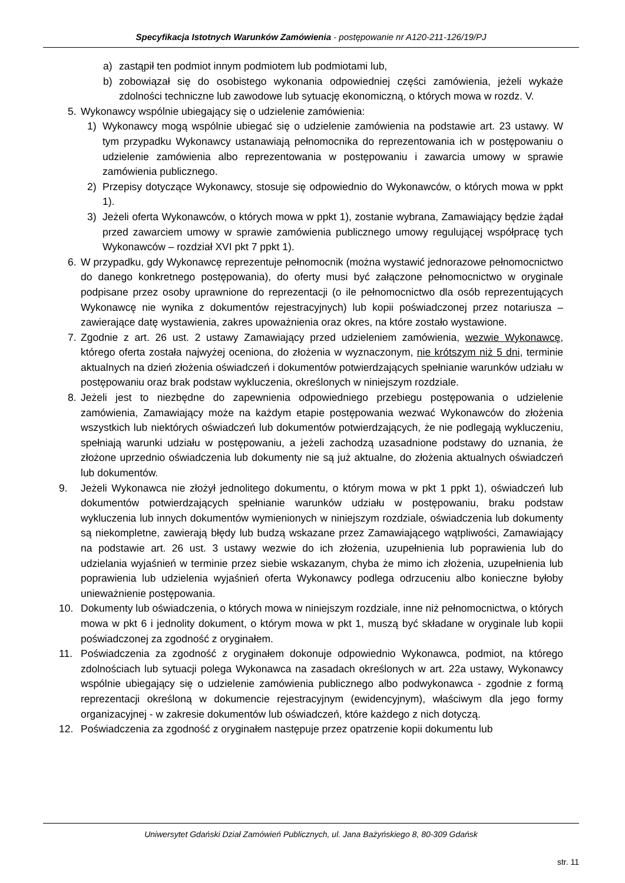Specyfikacja Istotnych Warunków Zamówienia - postępowanie nr A120-211-126/19/PJ
a) zastąpił ten podmiot innym podmiotem lub podmiotami lub,
b) zobowiązał się do osobistego wykonania odpowiedniej części zamówienia, jeżeli wykaże zdolności techniczne lub zawodowe lub sytuację ekonomiczną, o których mowa w rozdz. V.
5. Wykonawcy wspólnie ubiegający się o udzielenie zamówienia:
1) Wykonawcy mogą wspólnie ubiegać się o udzielenie zamówienia na podstawie art. 23 ustawy. W tym przypadku Wykonawcy ustanawiają pełnomocnika do reprezentowania ich w postępowaniu o udzielenie zamówienia albo reprezentowania w postępowaniu i zawarcia umowy w sprawie zamówienia publicznego.
2) Przepisy dotyczące Wykonawcy, stosuje się odpowiednio do Wykonawców, o których mowa w ppkt 1).
3) Jeżeli oferta Wykonawców, o których mowa w ppkt 1), zostanie wybrana, Zamawiający będzie żądał przed zawarciem umowy w sprawie zamówienia publicznego umowy regulującej współpracę tych Wykonawców – rozdział XVI pkt 7 ppkt 1).
6. W przypadku, gdy Wykonawcę reprezentuje pełnomocnik (można wystawić jednorazowe pełnomocnictwo do danego konkretnego postępowania), do oferty musi być załączone pełnomocnictwo w oryginale podpisane przez osoby uprawnione do reprezentacji (o ile pełnomocnictwo dla osób reprezentujących Wykonawcę nie wynika z dokumentów rejestracyjnych) lub kopii poświadczonej przez notariusza – zawierające datę wystawienia, zakres upoważnienia oraz okres, na które zostało wystawione.
7. Zgodnie z art. 26 ust. 2 ustawy Zamawiający przed udzieleniem zamówienia, wezwie Wykonawcę, którego oferta została najwyżej oceniona, do złożenia w wyznaczonym, nie krótszym niż 5 dni, terminie aktualnych na dzień złożenia oświadczeń i dokumentów potwierdzających spełnianie warunków udziału w postępowaniu oraz brak podstaw wykluczenia, określonych w niniejszym rozdziale.
8. Jeżeli jest to niezbędne do zapewnienia odpowiedniego przebiegu postępowania o udzielenie zamówienia, Zamawiający może na każdym etapie postępowania wezwać Wykonawców do złożenia wszystkich lub niektórych oświadczeń lub dokumentów potwierdzających, że nie podlegają wykluczeniu, spełniają warunki udziału w postępowaniu, a jeżeli zachodzą uzasadnione podstawy do uznania, że złożone uprzednio oświadczenia lub dokumenty nie są już aktualne, do złożenia aktualnych oświadczeń lub dokumentów.
9. Jeżeli Wykonawca nie złożył jednolitego dokumentu, o którym mowa w pkt 1 ppkt 1), oświadczeń lub dokumentów potwierdzających spełnianie warunków udziału w postępowaniu, braku podstaw wykluczenia lub innych dokumentów wymienionych w niniejszym rozdziale, oświadczenia lub dokumenty są niekompletne, zawierają błędy lub budzą wskazane przez Zamawiającego wątpliwości, Zamawiający na podstawie art. 26 ust. 3 ustawy wezwie do ich złożenia, uzupełnienia lub poprawienia lub do udzielania wyjaśnień w terminie przez siebie wskazanym, chyba że mimo ich złożenia, uzupełnienia lub poprawienia lub udzielenia wyjaśnień oferta Wykonawcy podlega odrzuceniu albo konieczne byłoby unieważnienie postępowania.
10. Dokumenty lub oświadczenia, o których mowa w niniejszym rozdziale, inne niż pełnomocnictwa, o których mowa w pkt 6 i jednolity dokument, o którym mowa w pkt 1, muszą być składane w oryginale lub kopii poświadczonej za zgodność z oryginałem.
11. Poświadczenia za zgodność z oryginałem dokonuje odpowiednio Wykonawca, podmiot, na którego zdolnościach lub sytuacji polega Wykonawca na zasadach określonych w art. 22a ustawy, Wykonawcy wspólnie ubiegający się o udzielenie zamówienia publicznego albo podwykonawca - zgodnie z formą reprezentacji określoną w dokumencie rejestracyjnym (ewidencyjnym), właściwym dla jego formy organizacyjnej - w zakresie dokumentów lub oświadczeń, które każdego z nich dotyczą.
12. Poświadczenia za zgodność z oryginałem następuje przez opatrzenie kopii dokumentu lub
Uniwersytet Gdański Dział Zamówień Publicznych, ul. Jana Bażyńskiego 8, 80-309 Gdańsk
str. 11